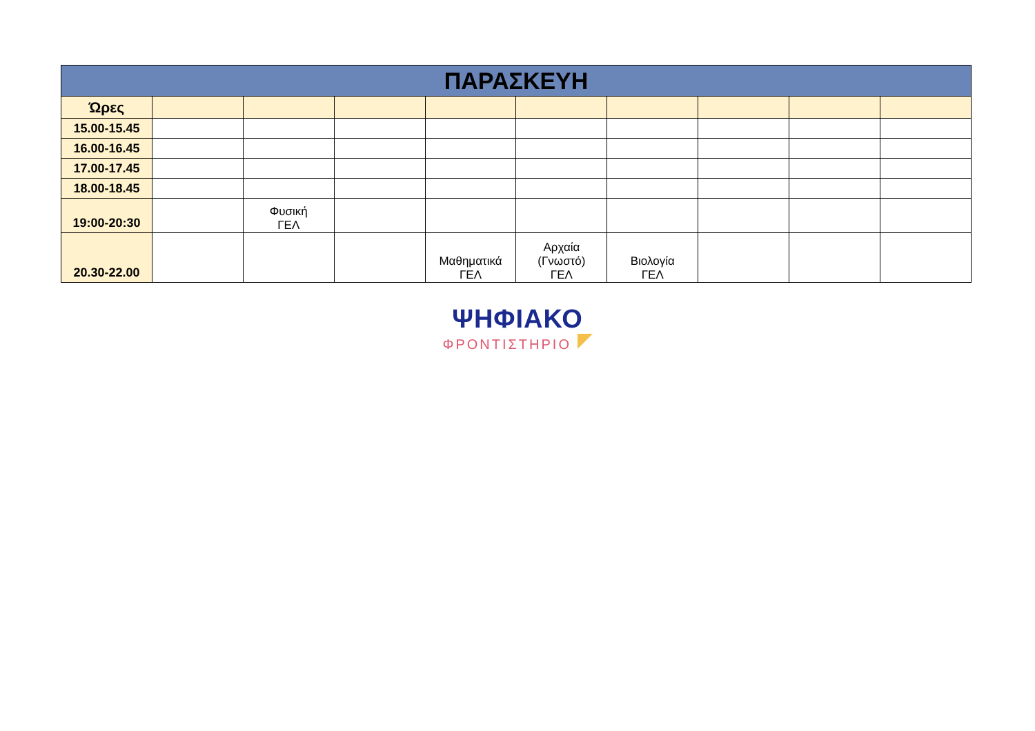| ΠΑΡΑΣΚΕΥΗ | | | | | | | | | |
| --- | --- | --- | --- | --- | --- | --- | --- | --- | --- |
| Ώρες | | | | | | | | | |
| 15.00-15.45 | | | | | | | | | |
| 16.00-16.45 | | | | | | | | | |
| 17.00-17.45 | | | | | | | | | |
| 18.00-18.45 | | | | | | | | | |
| 19:00-20:30 | | Φυσική ΓΕΛ | | | | | | | |
| 20.30-22.00 | | | | Μαθηματικά ΓΕΛ | Αρχαία (Γνωστό) ΓΕΛ | Βιολογία ΓΕΛ | | | |
ΨΗΦΙΑΚΟ
ΦΡΟΝΤΙΣΤΗΡΙΟ